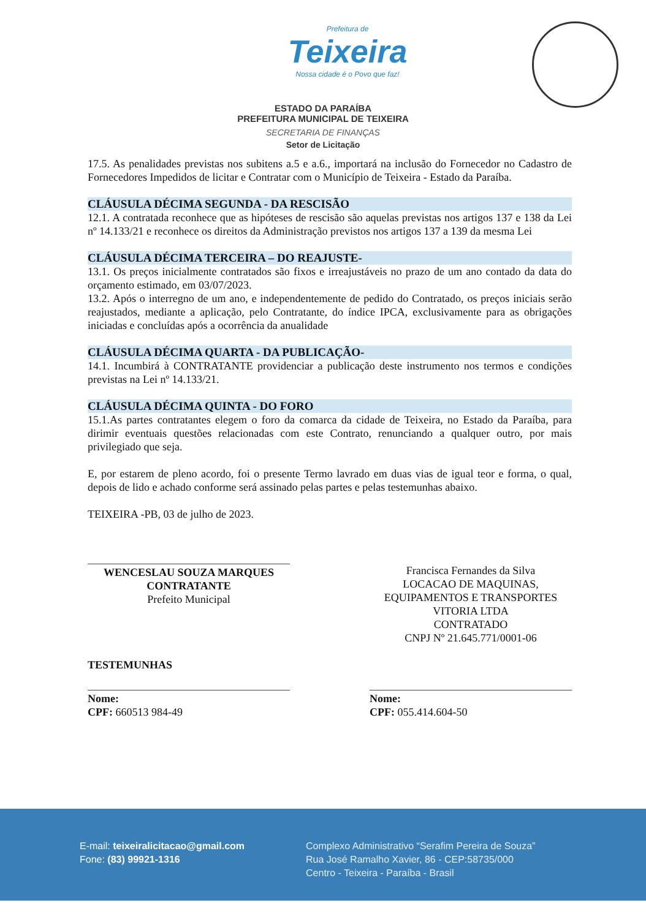Prefeitura de
Teixeira
Nossa cidade é o Povo que faz!
ESTADO DA PARAÍBA
PREFEITURA MUNICIPAL DE TEIXEIRA
SECRETARIA DE FINANÇAS
Setor de Licitação
17.5. As penalidades previstas nos subitens a.5 e a.6., importará na inclusão do Fornecedor no Cadastro de Fornecedores Impedidos de licitar e Contratar com o Município de Teixeira - Estado da Paraíba.
CLÁUSULA DÉCIMA SEGUNDA - DA RESCISÃO
12.1. A contratada reconhece que as hipóteses de rescisão são aquelas previstas nos artigos 137 e 138 da Lei nº 14.133/21 e reconhece os direitos da Administração previstos nos artigos 137 a 139 da mesma Lei
CLÁUSULA DÉCIMA TERCEIRA – DO REAJUSTE-
13.1. Os preços inicialmente contratados são fixos e irreajustáveis no prazo de um ano contado da data do orçamento estimado, em 03/07/2023.
13.2. Após o interregno de um ano, e independentemente de pedido do Contratado, os preços iniciais serão reajustados, mediante a aplicação, pelo Contratante, do índice IPCA, exclusivamente para as obrigações iniciadas e concluídas após a ocorrência da anualidade
CLÁUSULA DÉCIMA QUARTA - DA PUBLICAÇÃO-
14.1. Incumbirá à CONTRATANTE providenciar a publicação deste instrumento nos termos e condições previstas na Lei nº 14.133/21.
CLÁUSULA DÉCIMA QUINTA - DO FORO
15.1.As partes contratantes elegem o foro da comarca da cidade de Teixeira, no Estado da Paraíba, para dirimir eventuais questões relacionadas com este Contrato, renunciando a qualquer outro, por mais privilegiado que seja.
E, por estarem de pleno acordo, foi o presente Termo lavrado em duas vias de igual teor e forma, o qual, depois de lido e achado conforme será assinado pelas partes e pelas testemunhas abaixo.
TEIXEIRA -PB, 03 de julho de 2023.
WENCESLAU SOUZA MARQUES
CONTRATANTE
Prefeito Municipal
Francisca Fernandes da Silva
LOCACAO DE MAQUINAS, EQUIPAMENTOS E TRANSPORTES VITORIA LTDA
CONTRATADO
CNPJ Nº 21.645.771/0001-06
TESTEMUNHAS
Nome:
CPF: 660513 984-49
Nome:
CPF: 055.414.604-50
E-mail: teixeiralicitacao@gmail.com
Fone: (83) 99921-1316
Complexo Administrativo “Serafim Pereira de Souza”
Rua José Ramalho Xavier, 86 - CEP:58735/000
Centro - Teixeira - Paraíba - Brasil